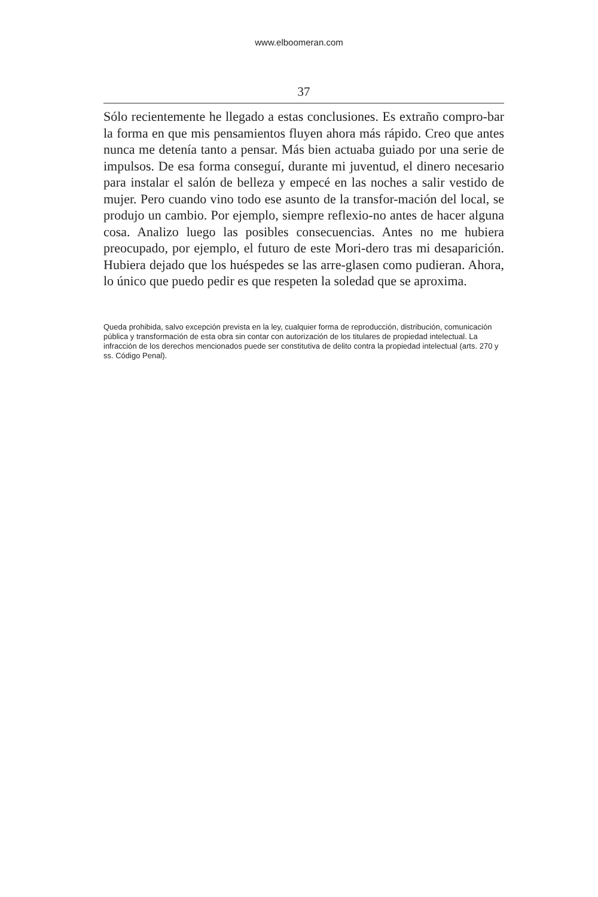www.elboomeran.com
37
Sólo recientemente he llegado a estas conclusiones. Es extraño compro-bar la forma en que mis pensamientos fluyen ahora más rápido. Creo que antes nunca me detenía tanto a pensar. Más bien actuaba guiado por una serie de impulsos. De esa forma conseguí, durante mi juventud, el dinero necesario para instalar el salón de belleza y empecé en las noches a salir vestido de mujer. Pero cuando vino todo ese asunto de la transfor-mación del local, se produjo un cambio. Por ejemplo, siempre reflexio-no antes de hacer alguna cosa. Analizo luego las posibles consecuencias. Antes no me hubiera preocupado, por ejemplo, el futuro de este Mori-dero tras mi desaparición. Hubiera dejado que los huéspedes se las arre-glasen como pudieran. Ahora, lo único que puedo pedir es que respeten la soledad que se aproxima.
Queda prohibida, salvo excepción prevista en la ley, cualquier forma de reproducción, distribución, comunicación pública y transformación de esta obra sin contar con autorización de los titulares de propiedad intelectual. La infracción de los derechos mencionados puede ser constitutiva de delito contra la propiedad intelectual (arts. 270 y ss. Código Penal).